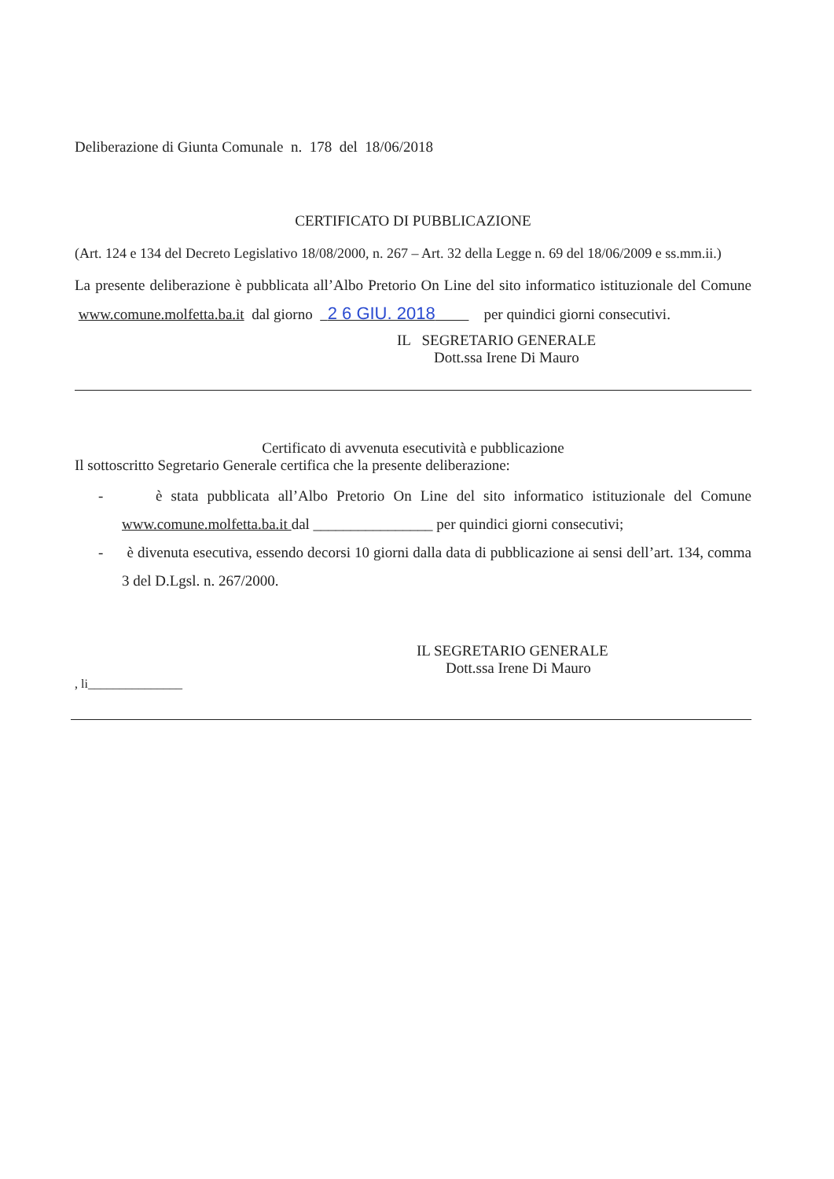Deliberazione di Giunta Comunale n. 178 del 18/06/2018
CERTIFICATO DI PUBBLICAZIONE
(Art. 124 e 134 del Decreto Legislativo 18/08/2000, n. 267 – Art. 32 della Legge n. 69 del 18/06/2009 e ss.mm.ii.)
La presente deliberazione è pubblicata all’Albo Pretorio On Line del sito informatico istituzionale del Comune www.comune.molfetta.ba.it dal giorno 2 6 GIU. 2018 per quindici giorni consecutivi.
IL SEGRETARIO GENERALE
Dott.ssa Irene Di Mauro
Certificato di avvenuta esecutività e pubblicazione
Il sottoscritto Segretario Generale certifica che la presente deliberazione:
- è stata pubblicata all’Albo Pretorio On Line del sito informatico istituzionale del Comune www.comune.molfetta.ba.it dal ________________ per quindici giorni consecutivi;
- è divenuta esecutiva, essendo decorsi 10 giorni dalla data di pubblicazione ai sensi dell’art. 134, comma 3 del D.Lgsl. n. 267/2000.
IL SEGRETARIO GENERALE
Dott.ssa Irene Di Mauro
, li_______________